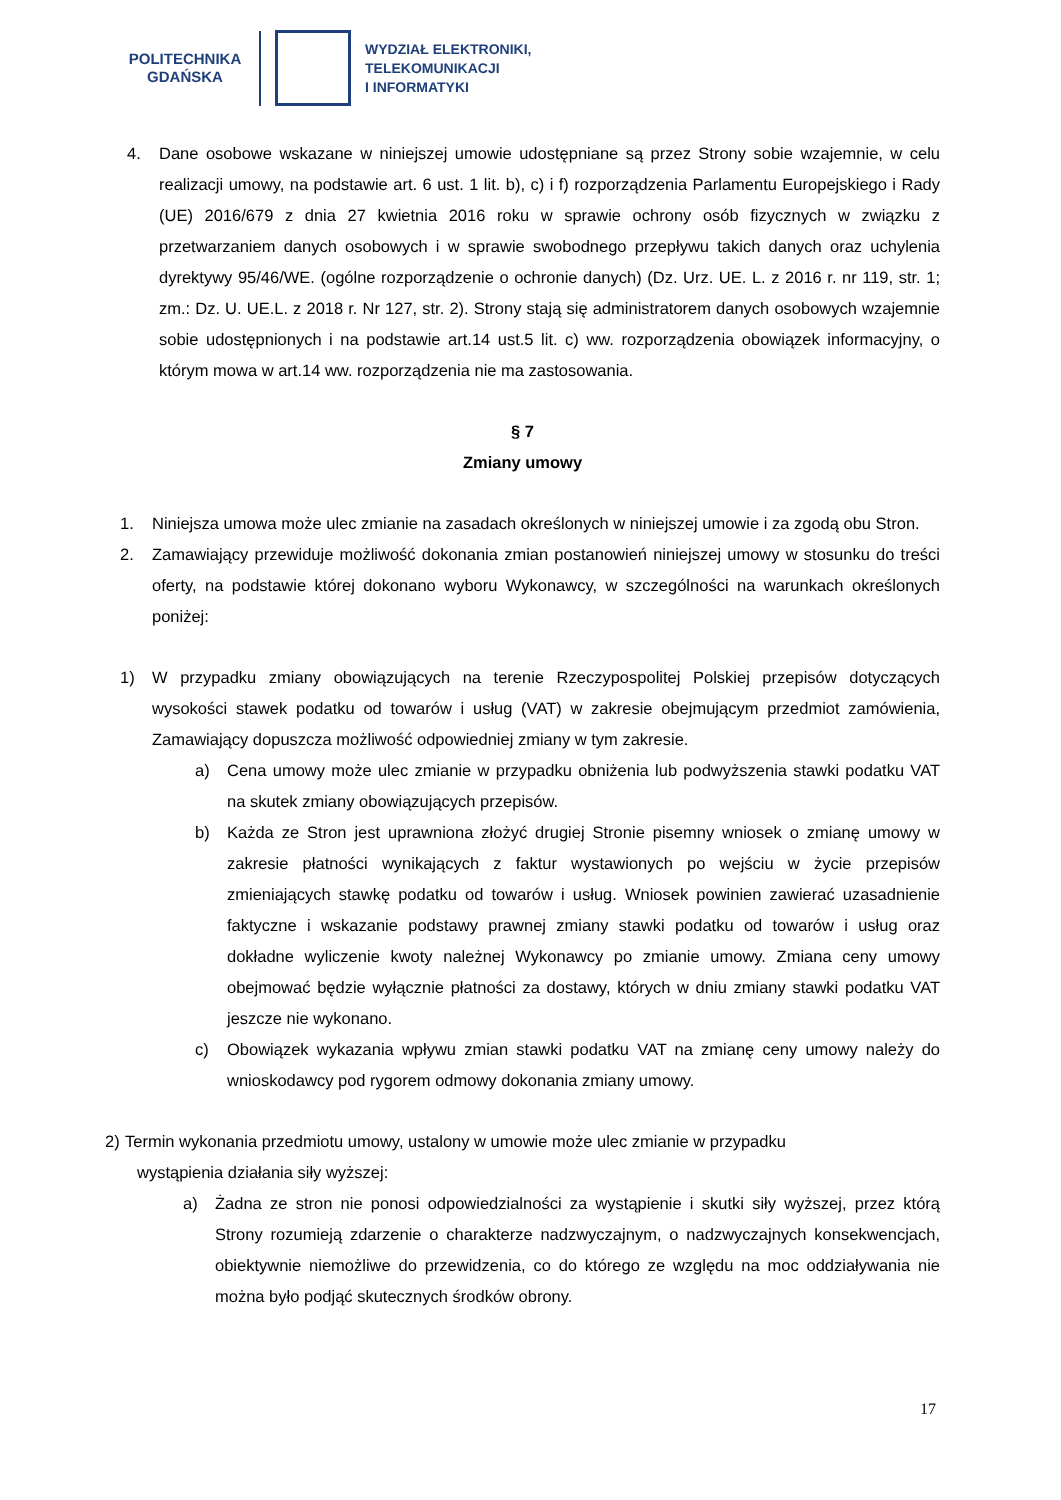POLITECHNIKA
GDAŃSKA
WYDZIAŁ ELEKTRONIKI,
TELEKOMUNIKACJI
I INFORMATYKI
4. Dane osobowe wskazane w niniejszej umowie udostępniane są przez Strony sobie wzajemnie, w celu realizacji umowy, na podstawie art. 6 ust. 1 lit. b), c) i f) rozporządzenia Parlamentu Europejskiego i Rady (UE) 2016/679 z dnia 27 kwietnia 2016 roku w sprawie ochrony osób fizycznych w związku z przetwarzaniem danych osobowych i w sprawie swobodnego przepływu takich danych oraz uchylenia dyrektywy 95/46/WE. (ogólne rozporządzenie o ochronie danych) (Dz. Urz. UE. L. z 2016 r. nr 119, str. 1; zm.: Dz. U. UE.L. z 2018 r. Nr 127, str. 2). Strony stają się administratorem danych osobowych wzajemnie sobie udostępnionych i na podstawie art.14 ust.5 lit. c) ww. rozporządzenia obowiązek informacyjny, o którym mowa w art.14 ww. rozporządzenia nie ma zastosowania.
§ 7
Zmiany umowy
1. Niniejsza umowa może ulec zmianie na zasadach określonych w niniejszej umowie i za zgodą obu Stron.
2. Zamawiający przewiduje możliwość dokonania zmian postanowień niniejszej umowy w stosunku do treści oferty, na podstawie której dokonano wyboru Wykonawcy, w szczególności na warunkach określonych poniżej:
1) W przypadku zmiany obowiązujących na terenie Rzeczypospolitej Polskiej przepisów dotyczących wysokości stawek podatku od towarów i usług (VAT) w zakresie obejmującym przedmiot zamówienia, Zamawiający dopuszcza możliwość odpowiedniej zmiany w tym zakresie.
a) Cena umowy może ulec zmianie w przypadku obniżenia lub podwyższenia stawki podatku VAT na skutek zmiany obowiązujących przepisów.
b) Każda ze Stron jest uprawniona złożyć drugiej Stronie pisemny wniosek o zmianę umowy w zakresie płatności wynikających z faktur wystawionych po wejściu w życie przepisów zmieniających stawkę podatku od towarów i usług. Wniosek powinien zawierać uzasadnienie faktyczne i wskazanie podstawy prawnej zmiany stawki podatku od towarów i usług oraz dokładne wyliczenie kwoty należnej Wykonawcy po zmianie umowy. Zmiana ceny umowy obejmować będzie wyłącznie płatności za dostawy, których w dniu zmiany stawki podatku VAT jeszcze nie wykonano.
c) Obowiązek wykazania wpływu zmian stawki podatku VAT na zmianę ceny umowy należy do wnioskodawcy pod rygorem odmowy dokonania zmiany umowy.
2) Termin wykonania przedmiotu umowy, ustalony w umowie może ulec zmianie w przypadku
wystąpienia działania siły wyższej:
a) Żadna ze stron nie ponosi odpowiedzialności za wystąpienie i skutki siły wyższej, przez którą Strony rozumieją zdarzenie o charakterze nadzwyczajnym, o nadzwyczajnych konsekwencjach, obiektywnie niemożliwe do przewidzenia, co do którego ze względu na moc oddziaływania nie można było podjąć skutecznych środków obrony.
17